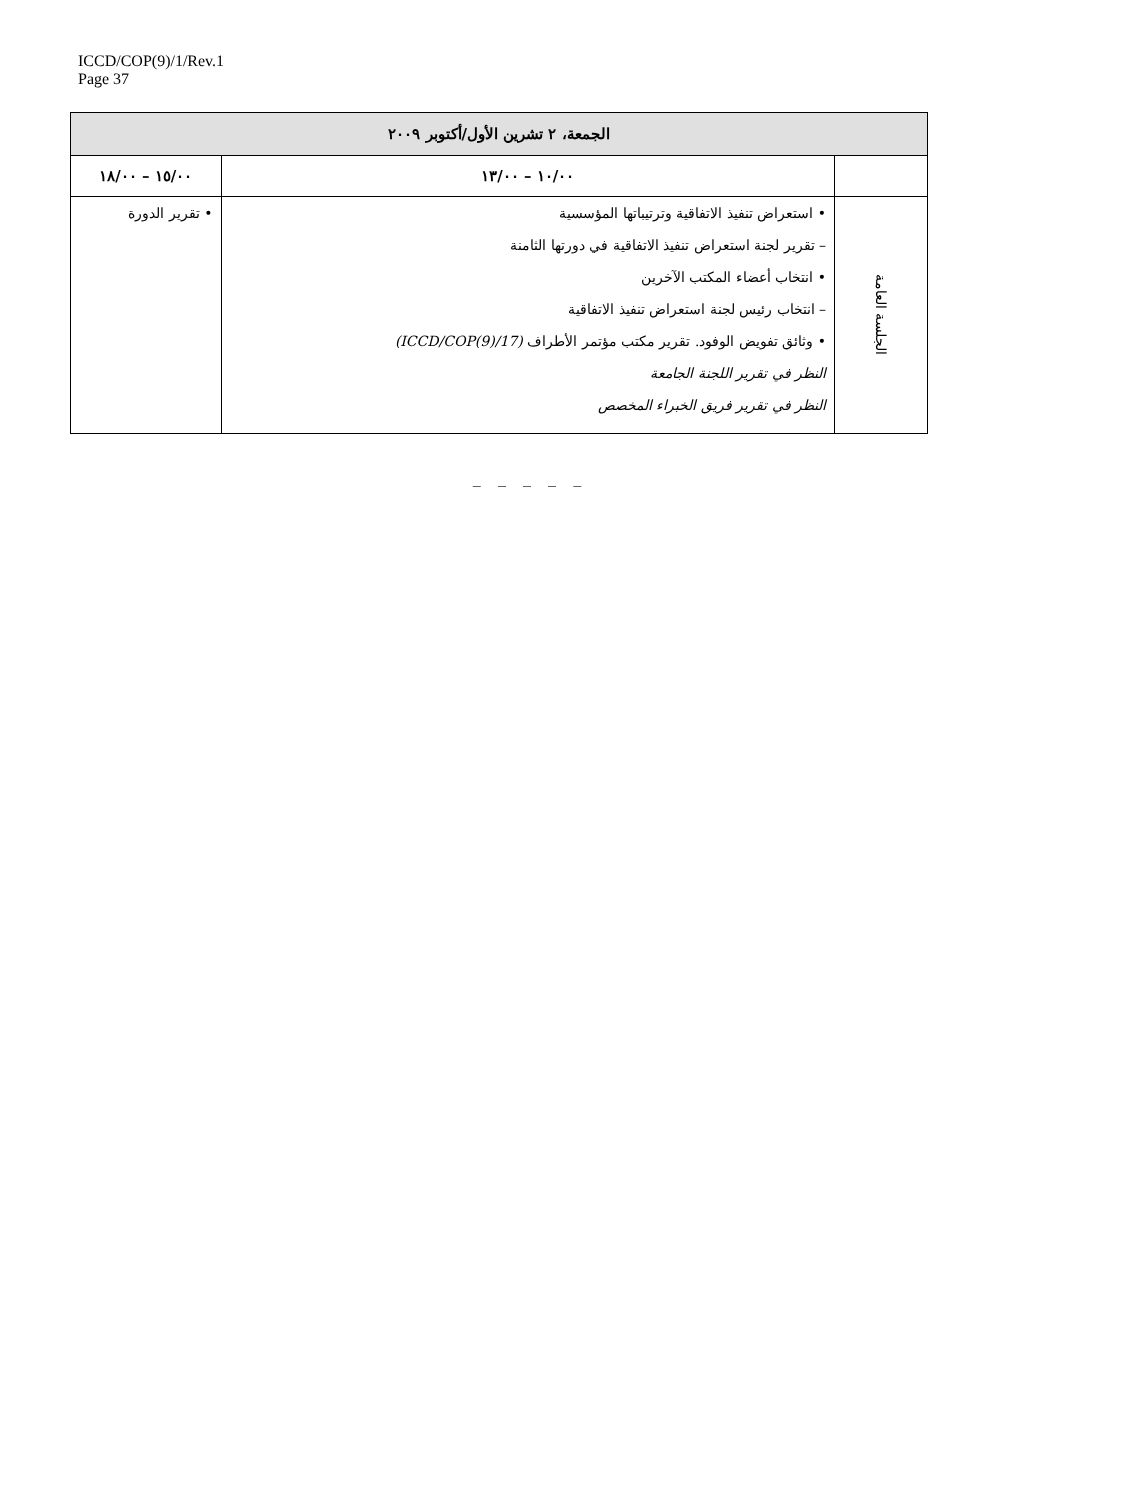ICCD/COP(9)/1/Rev.1
Page 37
| الجمعة، ٢ تشرين الأول/أكتوبر ٢٠٠٩ | | |
| --- | --- | --- |
| | ١٠/٠٠ – ١٣/٠٠ | ١٥/٠٠ – ١٨/٠٠ |
| الجلسة العامة | • استعراض تنفيذ الاتفاقية وترتيباتها المؤسسية – تقرير لجنة استعراض تنفيذ الاتفاقية في دورتها الثامنة • انتخاب أعضاء المكتب الآخرين – انتخاب رئيس لجنة استعراض تنفيذ الاتفاقية • وثائق تفويض الوفود. تقرير مكتب مؤتمر الأطراف (ICCD/COP(9)/17) النظر في تقرير اللجنة الجامعة النظر في تقرير فريق الخبراء المخصص | • تقرير الدورة |
_ _ _ _ _